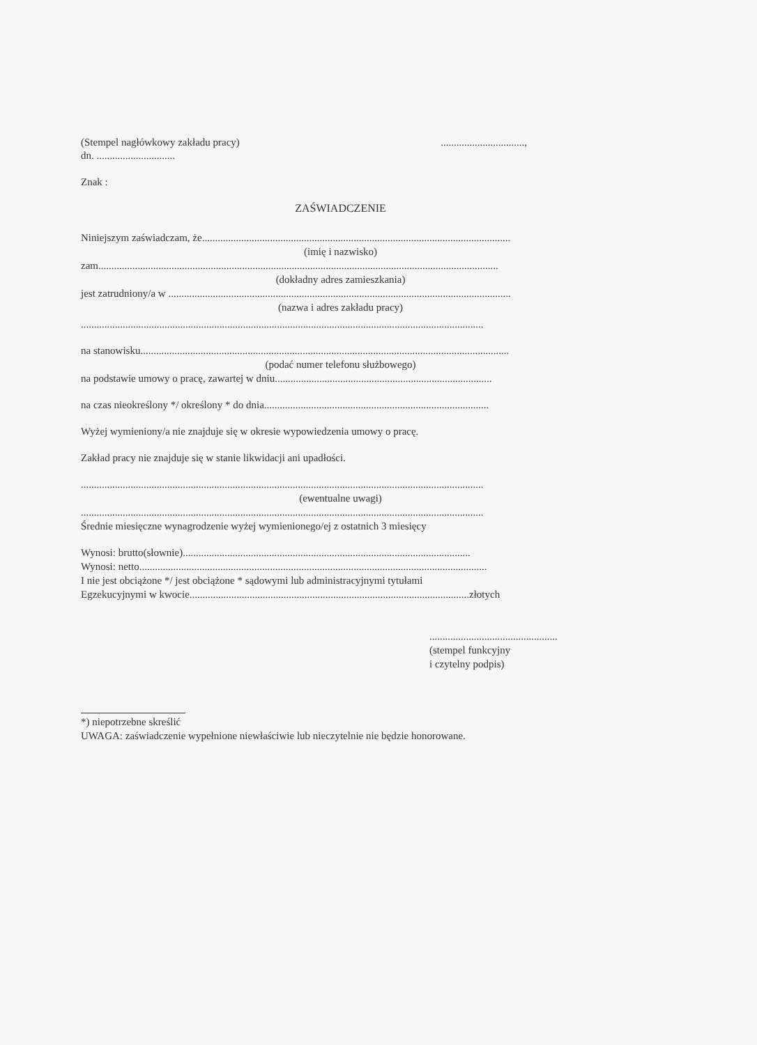(Stempel nagłówkowy zakładu pracy)................................,
dn. ..............................
Znak :
ZAŚWIADCZENIE
Niniejszym zaświadczam, że......................................................................................................................
(imię i nazwisko)
zam.........................................................................................................................................................
(dokładny adres zamieszkania)
jest zatrudniony/a w ...................................................................................................................................
(nazwa i adres zakładu pracy)
..........................................................................................................................................................
na stanowisku.............................................................................................................................................
(podać numer telefonu służbowego)
na podstawie umowy o pracę, zawartej w dniu...................................................................................
na czas nieokreślony */ określony * do dnia......................................................................................
Wyżej wymieniony/a nie znajduje się w okresie wypowiedzenia umowy o pracę.
Zakład pracy nie znajduje się w stanie likwidacji ani upadłości.
..........................................................................................................................................................
(ewentualne uwagi)
..........................................................................................................................................................
Średnie miesięczne wynagrodzenie wyżej wymienionego/ej z ostatnich 3 miesięcy
Wynosi: brutto(słownie)..............................................................................................................
Wynosi: netto.....................................................................................................................................
I nie jest obciążone */ jest obciążone * sądowymi lub administracyjnymi tytułami
Egzekucyjnymi w kwocie...........................................................................................................złotych
.................................................
(stempel funkcyjny
i czytelny podpis)
*) niepotrzebne skreślić
UWAGA: zaświadczenie wypełnione niewłaściwie lub nieczytelnie nie będzie honorowane.